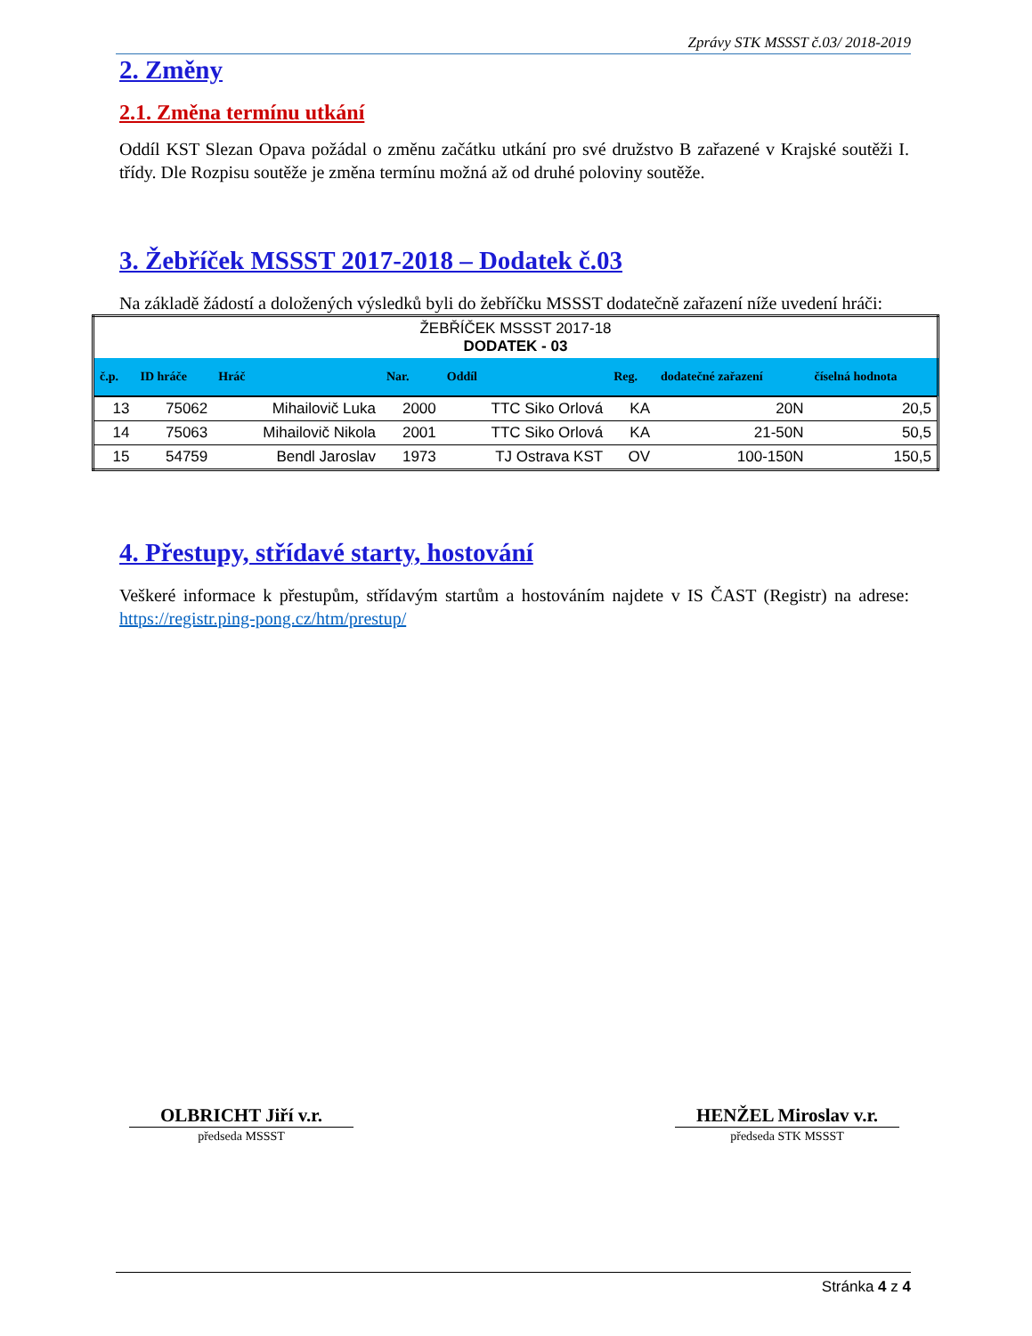Zprávy STK MSSST č.03/ 2018-2019
2. Změny
2.1. Změna termínu utkání
Oddíl KST Slezan Opava požádal o změnu začátku utkání pro své družstvo B zařazené v Krajské soutěži I. třídy. Dle Rozpisu soutěže je změna termínu možná až od druhé poloviny soutěže.
3. Žebříček MSSST 2017-2018 – Dodatek č.03
Na základě žádostí a doložených výsledků byli do žebříčku MSSST dodatečně zařazení níže uvedení hráči:
| ŽEBŘÍČEK MSSST 2017-18 DODATEK - 03 | | | | | | | |
| č.p. | ID hráče | Hráč | Nar. | Oddíl | Reg. | dodatečné zařazení | číselná hodnota |
| 13 | 75062 | Mihailovič Luka | 2000 | TTC Siko Orlová | KA | 20N | 20,5 |
| 14 | 75063 | Mihailovič Nikola | 2001 | TTC Siko Orlová | KA | 21-50N | 50,5 |
| 15 | 54759 | Bendl Jaroslav | 1973 | TJ Ostrava KST | OV | 100-150N | 150,5 |
4. Přestupy, střídavé starty, hostování
Veškeré informace k přestupům, střídavým startům a hostováním najdete v IS ČAST (Registr) na adrese: https://registr.ping-pong.cz/htm/prestup/
OLBRICHT Jiří v.r.
předseda MSSST
HENŽEL Miroslav v.r.
předseda STK MSSST
Stránka 4 z 4